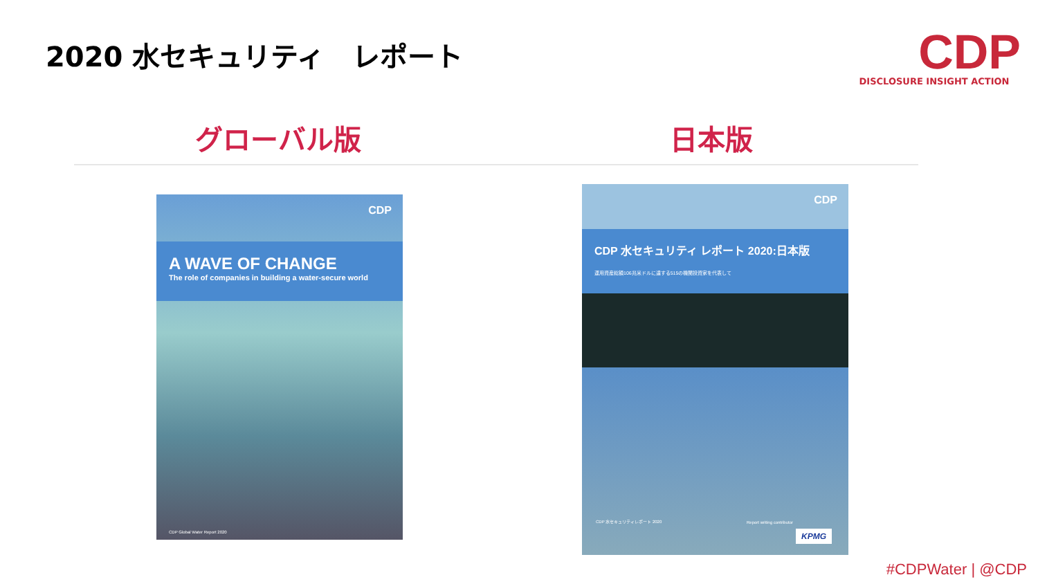2020 水セキュリティ　レポート
CDP
DISCLOSURE INSIGHT ACTION
グローバル版 日本版
CDP
A WAVE OF CHANGE
The role of companies in building a water-secure world
CDP Global Water Report 2020
CDP
CDP 水セキュリティ レポート 2020:日本版
運用資産総額106兆米ドルに達する515の機関投資家を代表して
CDP 水セキュリティレポート 2020 Report writing contributor
KPMG
#CDPWater | @CDP